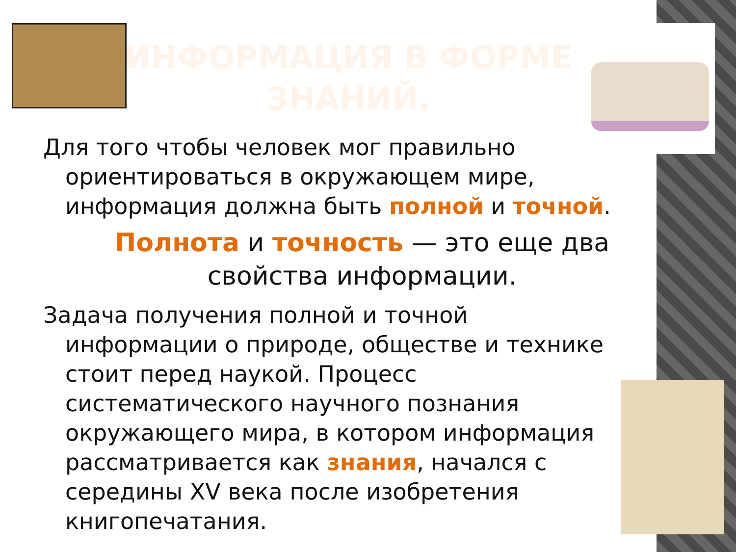ИНФОРМАЦИЯ В ФОРМЕ ЗНАНИЙ.
Для того чтобы человек мог правильно ориентироваться в окружающем мире, информация должна быть полной и точной.
Полнота и точность — это еще два свойства информации.
Задача получения полной и точной информации о природе, обществе и технике стоит перед наукой. Процесс систематического научного познания окружающего мира, в котором информация рассматривается как знания, начался с середины XV века после изобретения книгопечатания.